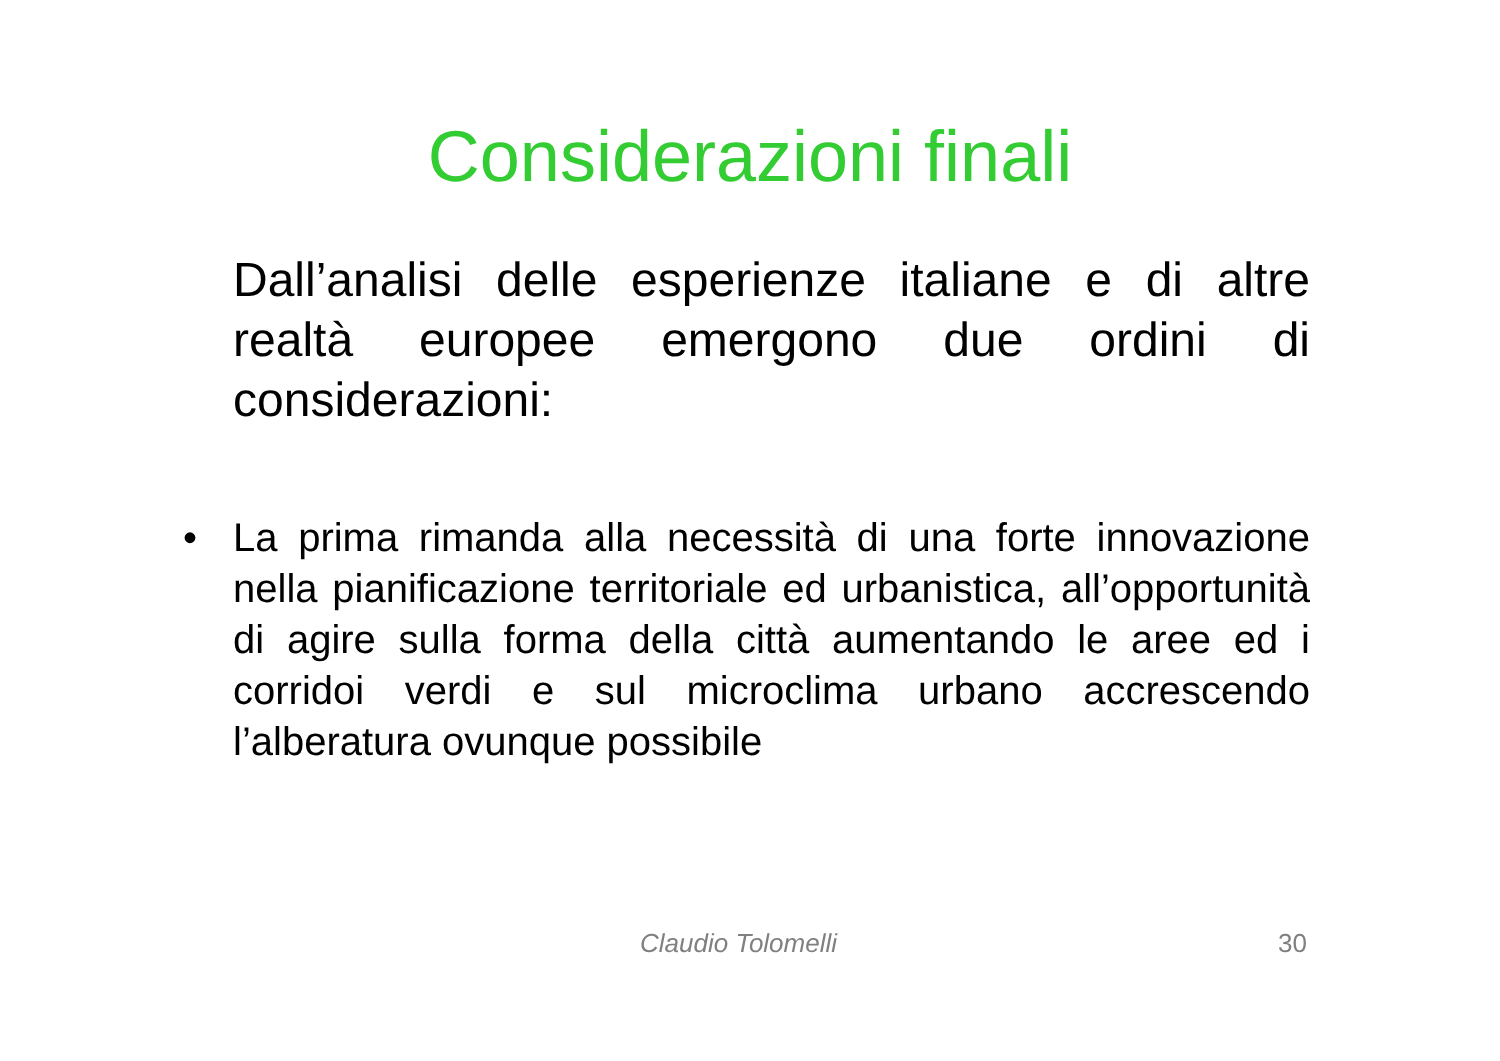Considerazioni finali
Dall’analisi delle esperienze italiane e di altre realtà europee emergono due ordini di considerazioni:
• La prima rimanda alla necessità di una forte innovazione nella pianificazione territoriale ed urbanistica, all’opportunità di agire sulla forma della città aumentando le aree ed i corridoi verdi e sul microclima urbano accrescendo l’alberatura ovunque possibile
Claudio Tolomelli 30